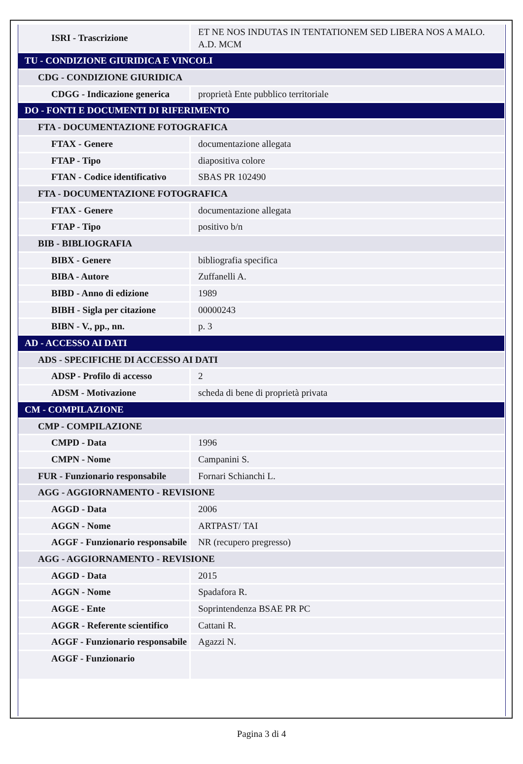| ISRI - Trascrizione | ET NE NOS INDUTAS IN TENTATIONEM SED LIBERA NOS A MALO. A.D. MCM |
| TU - CONDIZIONE GIURIDICA E VINCOLI | |
| CDG - CONDIZIONE GIURIDICA | |
| CDGG - Indicazione generica | proprietà Ente pubblico territoriale |
| DO - FONTI E DOCUMENTI DI RIFERIMENTO | |
| FTA - DOCUMENTAZIONE FOTOGRAFICA | |
| FTAX - Genere | documentazione allegata |
| FTAP - Tipo | diapositiva colore |
| FTAN - Codice identificativo | SBAS PR 102490 |
| FTA - DOCUMENTAZIONE FOTOGRAFICA | |
| FTAX - Genere | documentazione allegata |
| FTAP - Tipo | positivo b/n |
| BIB - BIBLIOGRAFIA | |
| BIBX - Genere | bibliografia specifica |
| BIBA - Autore | Zuffanelli A. |
| BIBD - Anno di edizione | 1989 |
| BIBH - Sigla per citazione | 00000243 |
| BIBN - V., pp., nn. | p. 3 |
| AD - ACCESSO AI DATI | |
| ADS - SPECIFICHE DI ACCESSO AI DATI | |
| ADSP - Profilo di accesso | 2 |
| ADSM - Motivazione | scheda di bene di proprietà privata |
| CM - COMPILAZIONE | |
| CMP - COMPILAZIONE | |
| CMPD - Data | 1996 |
| CMPN - Nome | Campanini S. |
| FUR - Funzionario responsabile | Fornari Schianchi L. |
| AGG - AGGIORNAMENTO - REVISIONE | |
| AGGD - Data | 2006 |
| AGGN - Nome | ARTPAST/ TAI |
| AGGF - Funzionario responsabile | NR (recupero pregresso) |
| AGG - AGGIORNAMENTO - REVISIONE | |
| AGGD - Data | 2015 |
| AGGN - Nome | Spadafora R. |
| AGGE - Ente | Soprintendenza BSAE PR PC |
| AGGR - Referente scientifico | Cattani R. |
| AGGF - Funzionario responsabile | Agazzi N. |
| AGGF - Funzionario | |
Pagina 3 di 4